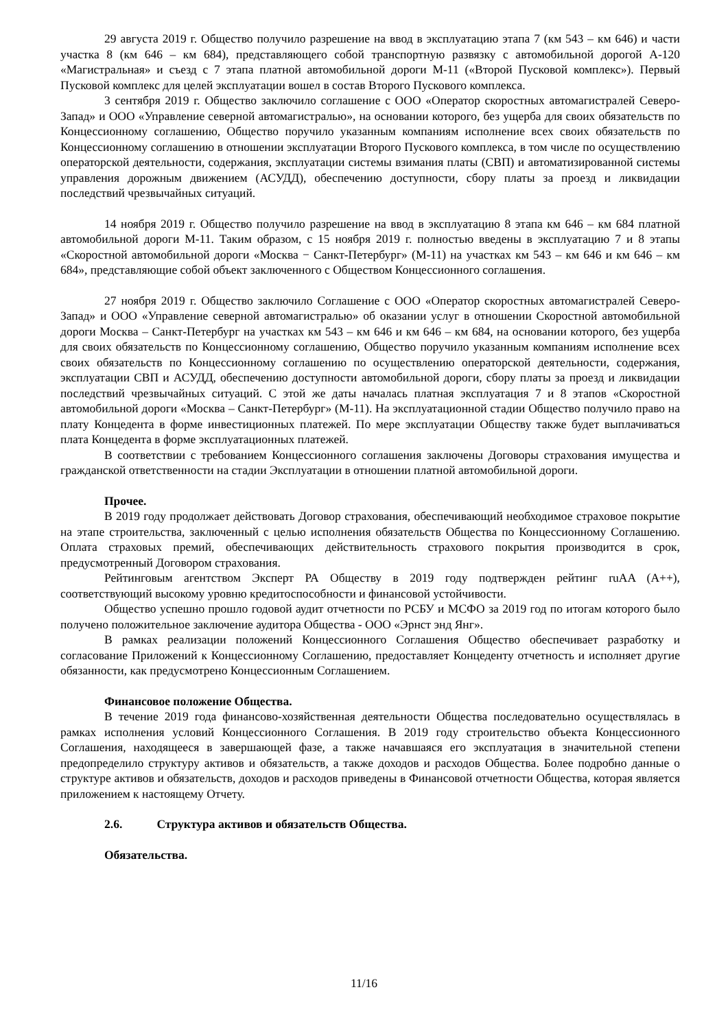29 августа 2019 г. Общество получило разрешение на ввод в эксплуатацию этапа 7 (км 543 – км 646) и части участка 8 (км 646 – км 684), представляющего собой транспортную развязку с автомобильной дорогой А-120 «Магистральная» и съезд с 7 этапа платной автомобильной дороги М-11 («Второй Пусковой комплекс»). Первый Пусковой комплекс для целей эксплуатации вошел в состав Второго Пускового комплекса.
3 сентября 2019 г. Общество заключило соглашение с ООО «Оператор скоростных автомагистралей Северо-Запад» и ООО «Управление северной автомагистралью», на основании которого, без ущерба для своих обязательств по Концессионному соглашению, Общество поручило указанным компаниям исполнение всех своих обязательств по Концессионному соглашению в отношении эксплуатации Второго Пускового комплекса, в том числе по осуществлению операторской деятельности, содержания, эксплуатации системы взимания платы (СВП) и автоматизированной системы управления дорожным движением (АСУДД), обеспечению доступности, сбору платы за проезд и ликвидации последствий чрезвычайных ситуаций.
14 ноября 2019 г. Общество получило разрешение на ввод в эксплуатацию 8 этапа км 646 – км 684 платной автомобильной дороги М-11. Таким образом, с 15 ноября 2019 г. полностью введены в эксплуатацию 7 и 8 этапы «Скоростной автомобильной дороги «Москва − Санкт-Петербург» (М-11) на участках км 543 – км 646 и км 646 – км 684», представляющие собой объект заключенного с Обществом Концессионного соглашения.
27 ноября 2019 г. Общество заключило Соглашение с ООО «Оператор скоростных автомагистралей Северо-Запад» и ООО «Управление северной автомагистралью» об оказании услуг в отношении Скоростной автомобильной дороги Москва – Санкт-Петербург на участках км 543 – км 646 и км 646 – км 684, на основании которого, без ущерба для своих обязательств по Концессионному соглашению, Общество поручило указанным компаниям исполнение всех своих обязательств по Концессионному соглашению по осуществлению операторской деятельности, содержания, эксплуатации СВП и АСУДД, обеспечению доступности автомобильной дороги, сбору платы за проезд и ликвидации последствий чрезвычайных ситуаций. С этой же даты началась платная эксплуатация 7 и 8 этапов «Скоростной автомобильной дороги «Москва – Санкт-Петербург» (М-11). На эксплуатационной стадии Общество получило право на плату Концедента в форме инвестиционных платежей. По мере эксплуатации Обществу также будет выплачиваться плата Концедента в форме эксплуатационных платежей.
В соответствии с требованием Концессионного соглашения заключены Договоры страхования имущества и гражданской ответственности на стадии Эксплуатации в отношении платной автомобильной дороги.
Прочее.
В 2019 году продолжает действовать Договор страхования, обеспечивающий необходимое страховое покрытие на этапе строительства, заключенный с целью исполнения обязательств Общества по Концессионному Соглашению. Оплата страховых премий, обеспечивающих действительность страхового покрытия производится в срок, предусмотренный Договором страхования.
Рейтинговым агентством Эксперт РА Обществу в 2019 году подтвержден рейтинг ruAA (A++), соответствующий высокому уровню кредитоспособности и финансовой устойчивости.
Общество успешно прошло годовой аудит отчетности по РСБУ и МСФО за 2019 год по итогам которого было получено положительное заключение аудитора Общества - ООО «Эрнст энд Янг».
В рамках реализации положений Концессионного Соглашения Общество обеспечивает разработку и согласование Приложений к Концессионному Соглашению, предоставляет Концеденту отчетность и исполняет другие обязанности, как предусмотрено Концессионным Соглашением.
Финансовое положение Общества.
В течение 2019 года финансово-хозяйственная деятельности Общества последовательно осуществлялась в рамках исполнения условий Концессионного Соглашения. В 2019 году строительство объекта Концессионного Соглашения, находящееся в завершающей фазе, а также начавшаяся его эксплуатация в значительной степени предопределило структуру активов и обязательств, а также доходов и расходов Общества. Более подробно данные о структуре активов и обязательств, доходов и расходов приведены в Финансовой отчетности Общества, которая является приложением к настоящему Отчету.
2.6. Структура активов и обязательств Общества.
Обязательства.
11/16